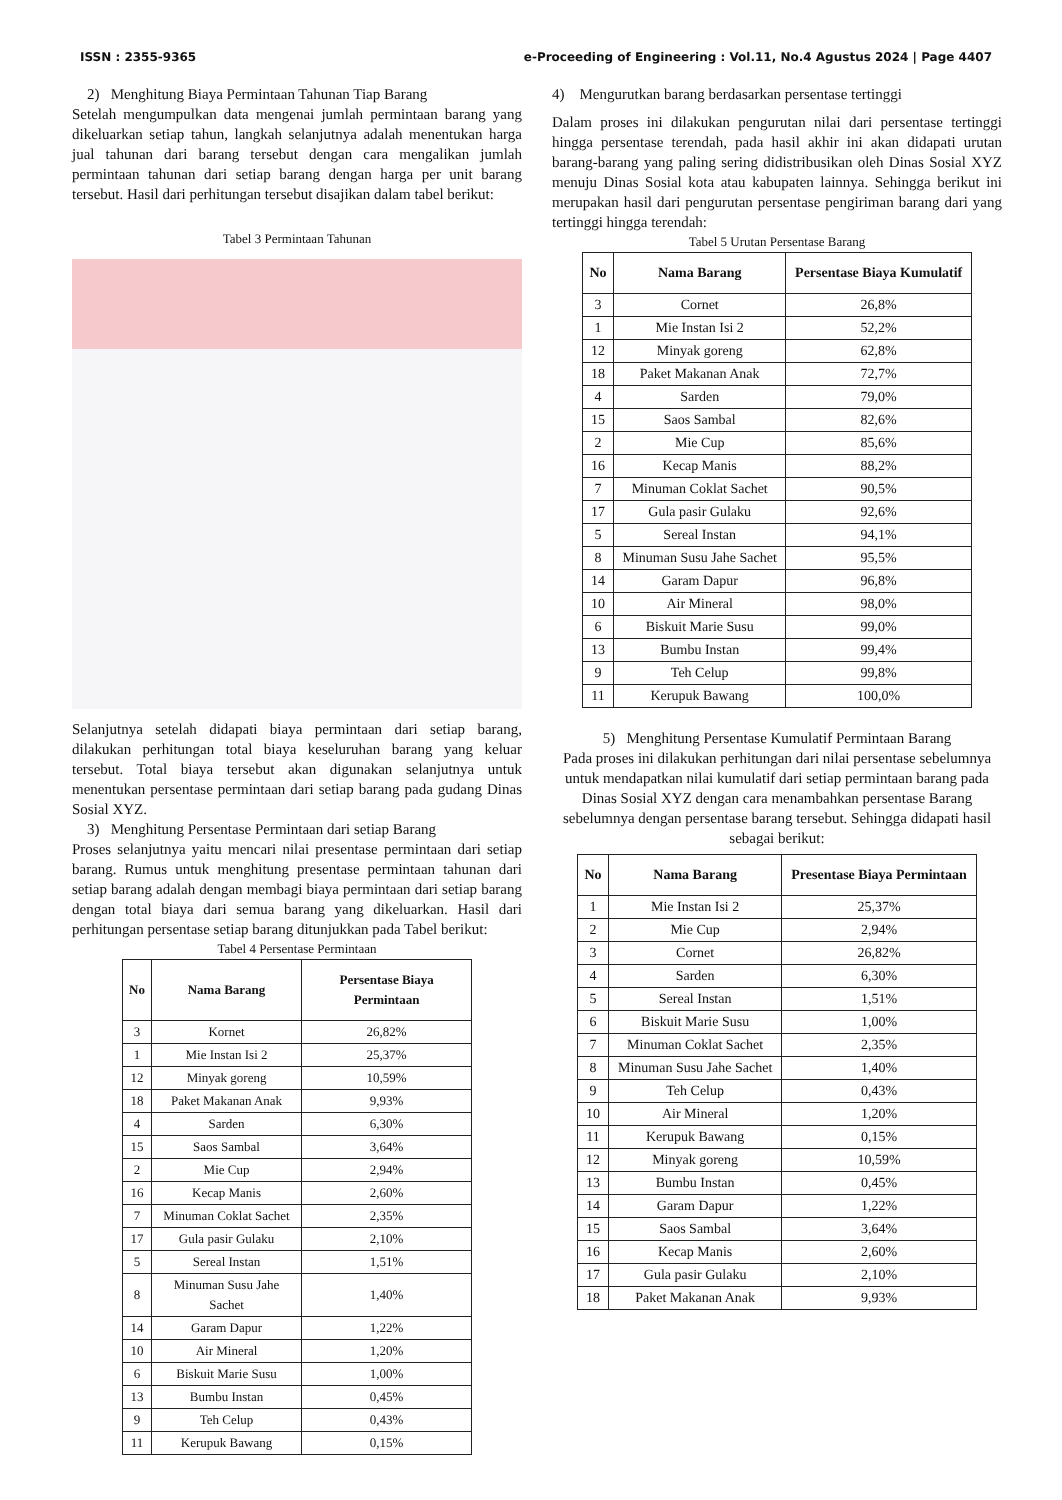ISSN : 2355-9365 e-Proceeding of Engineering : Vol.11, No.4 Agustus 2024 | Page 4407
2) Menghitung Biaya Permintaan Tahunan Tiap Barang
Setelah mengumpulkan data mengenai jumlah permintaan barang yang dikeluarkan setiap tahun, langkah selanjutnya adalah menentukan harga jual tahunan dari barang tersebut dengan cara mengalikan jumlah permintaan tahunan dari setiap barang dengan harga per unit barang tersebut. Hasil dari perhitungan tersebut disajikan dalam tabel berikut:
Tabel 3 Permintaan Tahunan
Selanjutnya setelah didapati biaya permintaan dari setiap barang, dilakukan perhitungan total biaya keseluruhan barang yang keluar tersebut. Total biaya tersebut akan digunakan selanjutnya untuk menentukan persentase permintaan dari setiap barang pada gudang Dinas Sosial XYZ.
3) Menghitung Persentase Permintaan dari setiap Barang
Proses selanjutnya yaitu mencari nilai presentase permintaan dari setiap barang. Rumus untuk menghitung presentase permintaan tahunan dari setiap barang adalah dengan membagi biaya permintaan dari setiap barang dengan total biaya dari semua barang yang dikeluarkan. Hasil dari perhitungan persentase setiap barang ditunjukkan pada Tabel berikut:
Tabel 4 Persentase Permintaan
| No | Nama Barang | Persentase Biaya Permintaan |
| --- | --- | --- |
| 3 | Kornet | 26,82% |
| 1 | Mie Instan Isi 2 | 25,37% |
| 12 | Minyak goreng | 10,59% |
| 18 | Paket Makanan Anak | 9,93% |
| 4 | Sarden | 6,30% |
| 15 | Saos Sambal | 3,64% |
| 2 | Mie Cup | 2,94% |
| 16 | Kecap Manis | 2,60% |
| 7 | Minuman Coklat Sachet | 2,35% |
| 17 | Gula pasir Gulaku | 2,10% |
| 5 | Sereal Instan | 1,51% |
| 8 | Minuman Susu Jahe Sachet | 1,40% |
| 14 | Garam Dapur | 1,22% |
| 10 | Air Mineral | 1,20% |
| 6 | Biskuit Marie Susu | 1,00% |
| 13 | Bumbu Instan | 0,45% |
| 9 | Teh Celup | 0,43% |
| 11 | Kerupuk Bawang | 0,15% |
4) Mengurutkan barang berdasarkan persentase tertinggi
Dalam proses ini dilakukan pengurutan nilai dari persentase tertinggi hingga persentase terendah, pada hasil akhir ini akan didapati urutan barang-barang yang paling sering didistribusikan oleh Dinas Sosial XYZ menuju Dinas Sosial kota atau kabupaten lainnya. Sehingga berikut ini merupakan hasil dari pengurutan persentase pengiriman barang dari yang tertinggi hingga terendah:
Tabel 5 Urutan Persentase Barang
| No | Nama Barang | Persentase Biaya Kumulatif |
| --- | --- | --- |
| 3 | Cornet | 26,8% |
| 1 | Mie Instan Isi 2 | 52,2% |
| 12 | Minyak goreng | 62,8% |
| 18 | Paket Makanan Anak | 72,7% |
| 4 | Sarden | 79,0% |
| 15 | Saos Sambal | 82,6% |
| 2 | Mie Cup | 85,6% |
| 16 | Kecap Manis | 88,2% |
| 7 | Minuman Coklat Sachet | 90,5% |
| 17 | Gula pasir Gulaku | 92,6% |
| 5 | Sereal Instan | 94,1% |
| 8 | Minuman Susu Jahe Sachet | 95,5% |
| 14 | Garam Dapur | 96,8% |
| 10 | Air Mineral | 98,0% |
| 6 | Biskuit Marie Susu | 99,0% |
| 13 | Bumbu Instan | 99,4% |
| 9 | Teh Celup | 99,8% |
| 11 | Kerupuk Bawang | 100,0% |
5) Menghitung Persentase Kumulatif Permintaan Barang
Pada proses ini dilakukan perhitungan dari nilai persentase sebelumnya untuk mendapatkan nilai kumulatif dari setiap permintaan barang pada Dinas Sosial XYZ dengan cara menambahkan persentase Barang sebelumnya dengan persentase barang tersebut. Sehingga didapati hasil sebagai berikut:
| No | Nama Barang | Presentase Biaya Permintaan |
| --- | --- | --- |
| 1 | Mie Instan Isi 2 | 25,37% |
| 2 | Mie Cup | 2,94% |
| 3 | Cornet | 26,82% |
| 4 | Sarden | 6,30% |
| 5 | Sereal Instan | 1,51% |
| 6 | Biskuit Marie Susu | 1,00% |
| 7 | Minuman Coklat Sachet | 2,35% |
| 8 | Minuman Susu Jahe Sachet | 1,40% |
| 9 | Teh Celup | 0,43% |
| 10 | Air Mineral | 1,20% |
| 11 | Kerupuk Bawang | 0,15% |
| 12 | Minyak goreng | 10,59% |
| 13 | Bumbu Instan | 0,45% |
| 14 | Garam Dapur | 1,22% |
| 15 | Saos Sambal | 3,64% |
| 16 | Kecap Manis | 2,60% |
| 17 | Gula pasir Gulaku | 2,10% |
| 18 | Paket Makanan Anak | 9,93% |